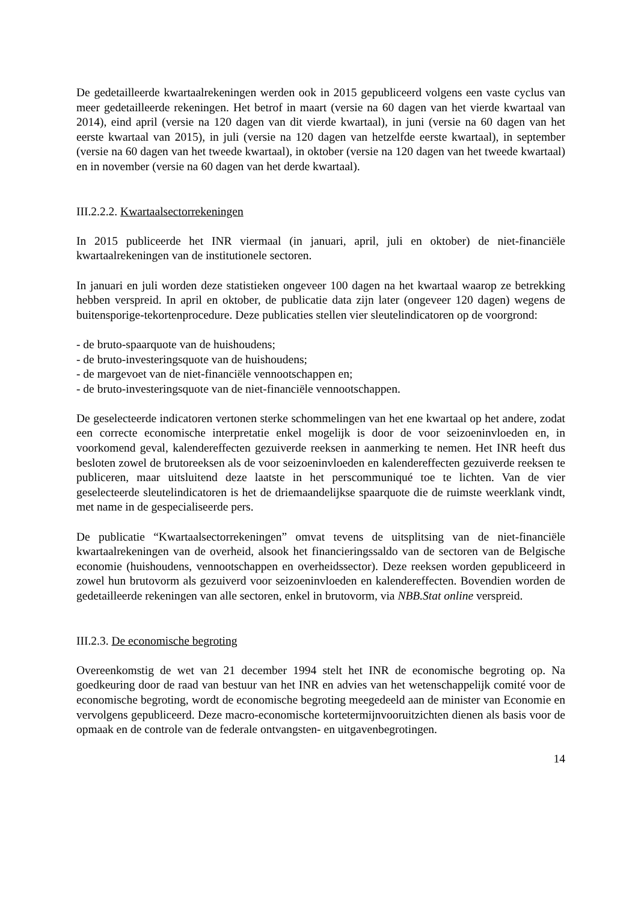De gedetailleerde kwartaalrekeningen werden ook in 2015 gepubliceerd volgens een vaste cyclus van meer gedetailleerde rekeningen. Het betrof in maart (versie na 60 dagen van het vierde kwartaal van 2014), eind april (versie na 120 dagen van dit vierde kwartaal), in juni (versie na 60 dagen van het eerste kwartaal van 2015), in juli (versie na 120 dagen van hetzelfde eerste kwartaal), in september (versie na 60 dagen van het tweede kwartaal), in oktober (versie na 120 dagen van het tweede kwartaal) en in november (versie na 60 dagen van het derde kwartaal).
III.2.2.2. Kwartaalsectorrekeningen
In 2015 publiceerde het INR viermaal (in januari, april, juli en oktober) de niet-financiële kwartaalrekeningen van de institutionele sectoren.
In januari en juli worden deze statistieken ongeveer 100 dagen na het kwartaal waarop ze betrekking hebben verspreid. In april en oktober, de publicatie data zijn later (ongeveer 120 dagen) wegens de buitensporige-tekortenprocedure. Deze publicaties stellen vier sleutelindicatoren op de voorgrond:
- de bruto-spaarquote van de huishoudens;
- de bruto-investeringsquote van de huishoudens;
- de margevoet van de niet-financiële vennootschappen en;
- de bruto-investeringsquote van de niet-financiële vennootschappen.
De geselecteerde indicatoren vertonen sterke schommelingen van het ene kwartaal op het andere, zodat een correcte economische interpretatie enkel mogelijk is door de voor seizoeninvloeden en, in voorkomend geval, kalendereffecten gezuiverde reeksen in aanmerking te nemen. Het INR heeft dus besloten zowel de brutoreeksen als de voor seizoeninvloeden en kalendereffecten gezuiverde reeksen te publiceren, maar uitsluitend deze laatste in het perscommuniqué toe te lichten. Van de vier geselecteerde sleutelindicatoren is het de driemaandelijkse spaarquote die de ruimste weerklank vindt, met name in de gespecialiseerde pers.
De publicatie “Kwartaalsectorrekeningen” omvat tevens de uitsplitsing van de niet-financiële kwartaalrekeningen van de overheid, alsook het financieringssaldo van de sectoren van de Belgische economie (huishoudens, vennootschappen en overheidssector). Deze reeksen worden gepubliceerd in zowel hun brutovorm als gezuiverd voor seizoeninvloeden en kalendereffecten. Bovendien worden de gedetailleerde rekeningen van alle sectoren, enkel in brutovorm, via NBB.Stat online verspreid.
III.2.3. De economische begroting
Overeenkomstig de wet van 21 december 1994 stelt het INR de economische begroting op. Na goedkeuring door de raad van bestuur van het INR en advies van het wetenschappelijk comité voor de economische begroting, wordt de economische begroting meegedeeld aan de minister van Economie en vervolgens gepubliceerd. Deze macro-economische kortetermijnvooruitzichten dienen als basis voor de opmaak en de controle van de federale ontvangsten- en uitgavenbegrotingen.
14